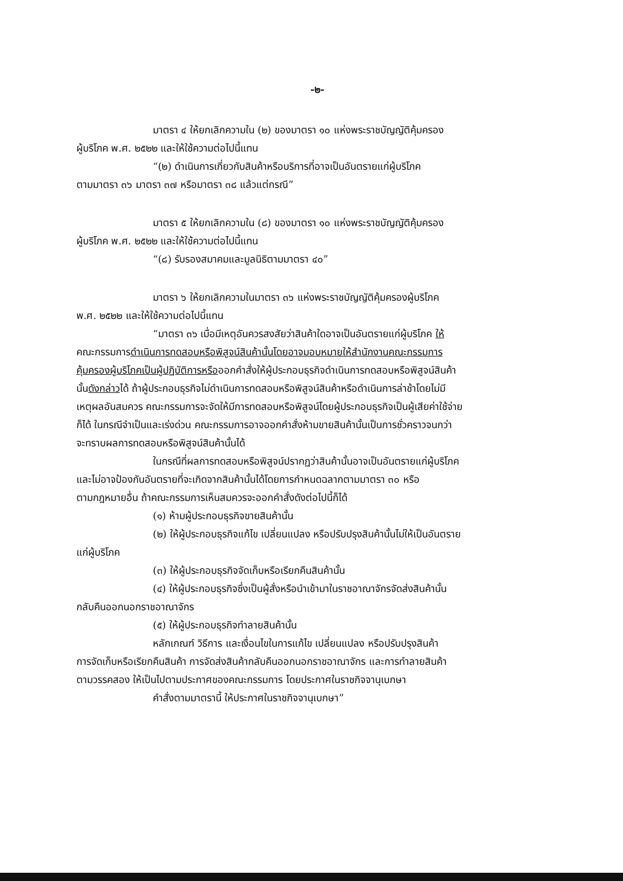-๒-
มาตรา ๔ ให้ยกเลิกความใน (๒) ของมาตรา ๑๐ แห่งพระราชบัญญัติคุ้มครอง
ผู้บริโภค พ.ศ. ๒๕๒๒ และให้ใช้ความต่อไปนี้แทน
“(๒) ดำเนินการเกี่ยวกับสินค้าหรือบริการที่อาจเป็นอันตรายแก่ผู้บริโภค
ตามมาตรา ๓๖ มาตรา ๓๗ หรือมาตรา ๓๘ แล้วแต่กรณี”
มาตรา ๕ ให้ยกเลิกความใน (๘) ของมาตรา ๑๐ แห่งพระราชบัญญัติคุ้มครอง
ผู้บริโภค พ.ศ. ๒๕๒๒ และให้ใช้ความต่อไปนี้แทน
“(๘) รับรองสมาคมและมูลนิธิตามมาตรา ๔๐”
มาตรา ๖ ให้ยกเลิกความในมาตรา ๓๖ แห่งพระราชบัญญัติคุ้มครองผู้บริโภค
พ.ศ. ๒๕๒๒ และให้ใช้ความต่อไปนี้แทน
“มาตรา ๓๖ เมื่อมีเหตุอันควรสงสัยว่าสินค้าใดอาจเป็นอันตรายแก่ผู้บริโภค ให้
คณะกรรมการดำเนินการทดสอบหรือพิสูจน์สินค้านั้นโดยอาจมอบหมายให้สำนักงานคณะกรรมการ
คุ้มครองผู้บริโภคเป็นผู้ปฏิบัติการหรือออกคำสั่งให้ผู้ประกอบธุรกิจดำเนินการทดสอบหรือพิสูจน์สินค้า
นั้นดังกล่าวได้ ถ้าผู้ประกอบธุรกิจไม่ดำเนินการทดสอบหรือพิสูจน์สินค้าหรือดำเนินการล่าช้าโดยไม่มี
เหตุผลอันสมควร คณะกรรมการจะจัดให้มีการทดสอบหรือพิสูจน์โดยผู้ประกอบธุรกิจเป็นผู้เสียค่าใช้จ่าย
ก็ได้ ในกรณีจำเป็นและเร่งด่วน คณะกรรมการอาจออกคำสั่งห้ามขายสินค้านั้นเป็นการชั่วคราวจนกว่า
จะทราบผลการทดสอบหรือพิสูจน์สินค้านั้นได้
ในกรณีที่ผลการทดสอบหรือพิสูจน์ปรากฏว่าสินค้านั้นอาจเป็นอันตรายแก่ผู้บริโภค
และไม่อาจป้องกันอันตรายที่จะเกิดจากสินค้านั้นได้โดยการกำหนดฉลากตามมาตรา ๓๐ หรือ
ตามกฎหมายอื่น ถ้าคณะกรรมการเห็นสมควรจะออกคำสั่งดังต่อไปนี้ก็ได้
(๑) ห้ามผู้ประกอบธุรกิจขายสินค้านั้น
(๒) ให้ผู้ประกอบธุรกิจแก้ไข เปลี่ยนแปลง หรือปรับปรุงสินค้านั้นไม่ให้เป็นอันตราย
แก่ผู้บริโภค
(๓) ให้ผู้ประกอบธุรกิจจัดเก็บหรือเรียกคืนสินค้านั้น
(๔) ให้ผู้ประกอบธุรกิจซึ่งเป็นผู้สั่งหรือนำเข้ามาในราชอาณาจักรจัดส่งสินค้านั้น
กลับคืนออกนอกราชอาณาจักร
(๕) ให้ผู้ประกอบธุรกิจทำลายสินค้านั้น
หลักเกณฑ์ วิธีการ และเงื่อนไขในการแก้ไข เปลี่ยนแปลง หรือปรับปรุงสินค้า
การจัดเก็บหรือเรียกคืนสินค้า การจัดส่งสินค้ากลับคืนออกนอกราชอาณาจักร และการทำลายสินค้า
ตามวรรคสอง ให้เป็นไปตามประกาศของคณะกรรมการ โดยประกาศในราชกิจจานุเบกษา
คำสั่งตามมาตรานี้ ให้ประกาศในราชกิจจานุเบกษา”